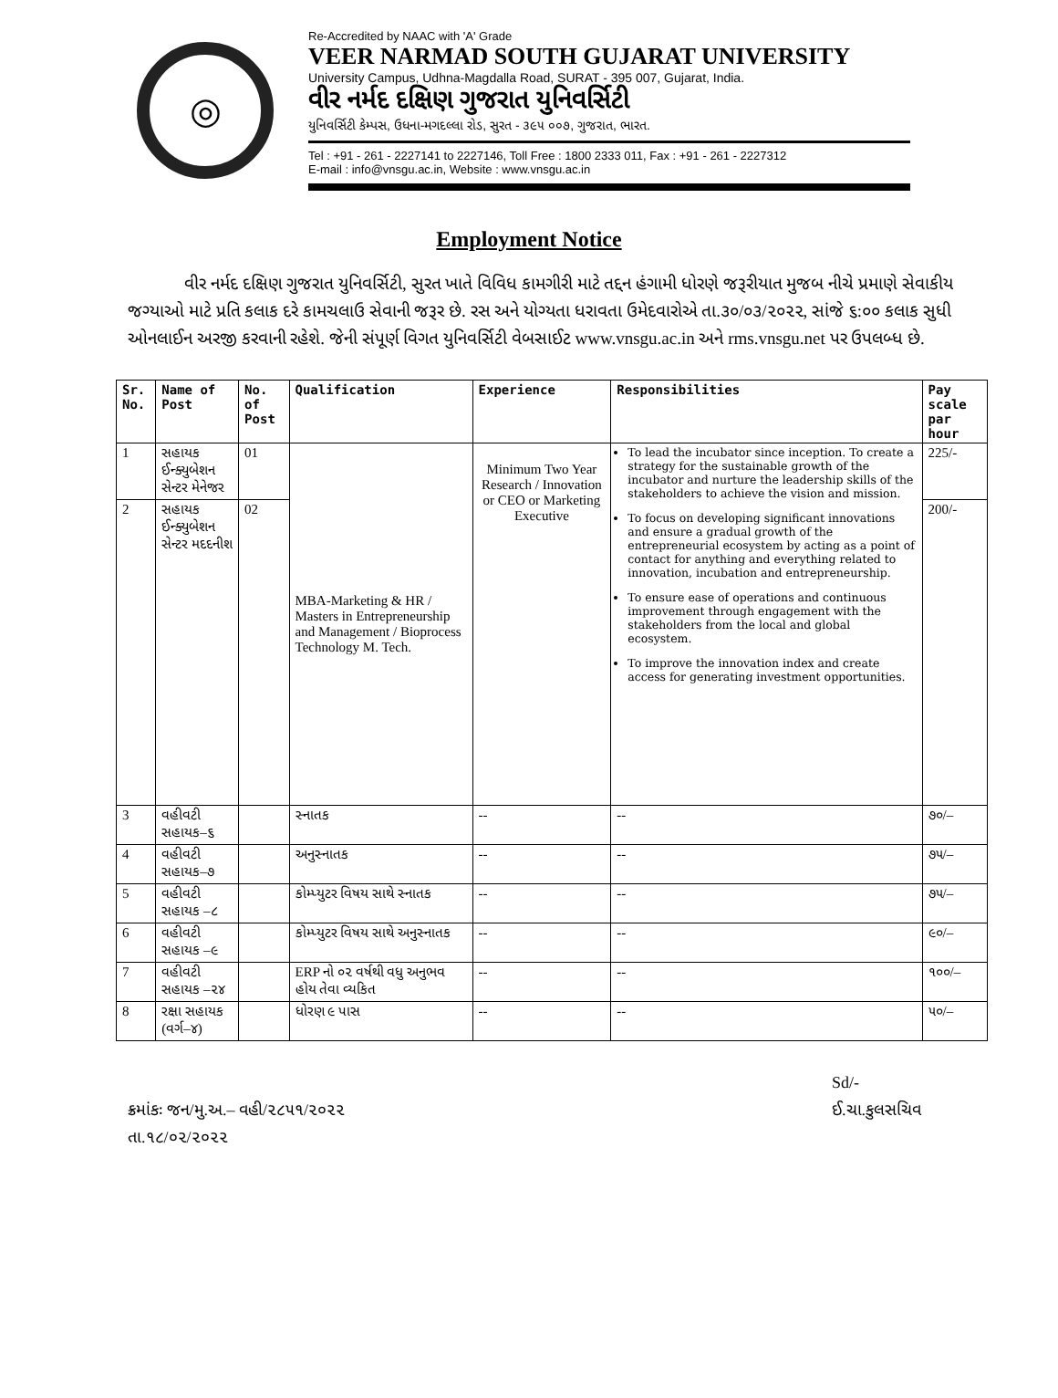◎
Re-Accredited by NAAC with 'A' Grade
VEER NARMAD SOUTH GUJARAT UNIVERSITY
University Campus, Udhna-Magdalla Road, SURAT - 395 007, Gujarat, India.
વીર નર્મદ દક્ષિણ ગુજરાત યુનિવર્સિટી
યુનિવર્સિટી કેમ્પસ, ઉધના-મગદલ્લા રોડ, સુરત - ૩૯૫ ૦૦૭, ગુજરાત, ભારત.
Tel : +91 - 261 - 2227141 to 2227146, Toll Free : 1800 2333 011, Fax : +91 - 261 - 2227312
E-mail : info@vnsgu.ac.in, Website : www.vnsgu.ac.in
Employment Notice
વીર નર્મદ દક્ષિણ ગુજરાત યુનિવર્સિટી, સુરત ખાતે વિવિધ કામગીરી માટે તદ્દન હંગામી ધોરણે જરૂરીયાત મુજબ નીચે પ્રમાણે સેવાકીય જગ્યાઓ માટે પ્રતિ કલાક દરે કામચલાઉ સેવાની જરૂર છે. રસ અને યોગ્યતા ધરાવતા ઉમેદવારોએ તા.૩૦/૦૩/૨૦૨૨, સાંજે ૬:૦૦ કલાક સુધી ઓનલાઈન અરજી કરવાની રહેશે. જેની સંપૂર્ણ વિગત યુનિવર્સિટી વેબસાઈટ www.vnsgu.ac.in અને rms.vnsgu.net પર ઉપલબ્ધ છે.
| Sr. No. | Name of Post | No. of Post | Qualification | Experience | Responsibilities | Pay scale par hour |
| --- | --- | --- | --- | --- | --- | --- |
| 1 | સહાયક ઈન્ક્યુબેશન સેન્ટર મેનેજર | 01 | MBA-Marketing & HR / Masters in Entrepreneurship and Management / Bioprocess Technology M. Tech. | Minimum Two Year Research / Innovation or CEO or Marketing Executive | To lead the incubator since inception. To create a strategy for the sustainable growth of the incubator and nurture the leadership skills of the stakeholders to achieve the vision and mission. To focus on developing significant innovations and ensure a gradual growth of the entrepreneurial ecosystem by acting as a point of contact for anything and everything related to innovation, incubation and entrepreneurship. To ensure ease of operations and continuous improvement through engagement with the stakeholders from the local and global ecosystem. To improve the innovation index and create access for generating investment opportunities. | 225/- |
| 2 | સહાયક ઈન્ક્યુબેશન સેન્ટર મદદનીશ | 02 | | | | 200/- |
| 3 | વહીવટી સહાયક–૬ | | સ્નાતક | -- | -- | ૭૦/– |
| 4 | વહીવટી સહાયક–૭ | | અનુસ્નાતક | -- | -- | ૭૫/– |
| 5 | વહીવટી સહાયક –૮ | | કોમ્પ્યુટર વિષય સાથે સ્નાતક | -- | -- | ૭૫/– |
| 6 | વહીવટી સહાયક –૯ | | કોમ્પ્યુટર વિષય સાથે અનુસ્નાતક | -- | -- | ૯૦/– |
| 7 | વહીવટી સહાયક –૨૪ | | ERP નો ૦૨ વર્ષથી વધુ અનુભવ હોય તેવા વ્યકિત | -- | -- | ૧૦૦/– |
| 8 | રક્ષા સહાયક (વર્ગ–૪) | | ધોરણ ૯ પાસ | -- | -- | ૫૦/– |
ક્રમાંકઃ જન/મુ.અ.– વહી/૨૮૫૧/૨૦૨૨
તા.૧૮/૦૨/૨૦૨૨
Sd/-
ઈ.ચા.કુલસચિવ